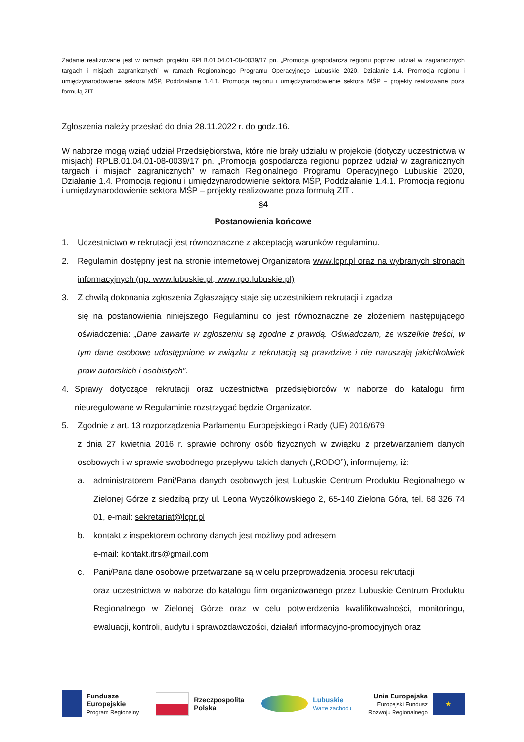Zadanie realizowane jest w ramach projektu RPLB.01.04.01-08-0039/17 pn. „Promocja gospodarcza regionu poprzez udział w zagranicznych targach i misjach zagranicznych” w ramach Regionalnego Programu Operacyjnego Lubuskie 2020, Działanie 1.4. Promocja regionu i umiędzynarodowienie sektora MŚP, Poddziałanie 1.4.1. Promocja regionu i umiędzynarodowienie sektora MŚP – projekty realizowane poza formułą ZIT
Zgłoszenia należy przesłać do dnia 28.11.2022 r. do godz.16.
W naborze mogą wziąć udział Przedsiębiorstwa, które nie brały udziału w projekcie (dotyczy uczestnictwa w misjach) RPLB.01.04.01-08-0039/17 pn. „Promocja gospodarcza regionu poprzez udział w zagranicznych targach i misjach zagranicznych” w ramach Regionalnego Programu Operacyjnego Lubuskie 2020, Działanie 1.4. Promocja regionu i umiędzynarodowienie sektora MŚP, Poddziałanie 1.4.1. Promocja regionu i umiędzynarodowienie sektora MŚP – projekty realizowane poza formułą ZIT .
§4
Postanowienia końcowe
1. Uczestnictwo w rekrutacji jest równoznaczne z akceptacją warunków regulaminu.
2. Regulamin dostępny jest na stronie internetowej Organizatora www.lcpr.pl oraz na wybranych stronach informacyjnych (np. www.lubuskie.pl, www.rpo.lubuskie.pl)
3. Z chwilą dokonania zgłoszenia Zgłaszający staje się uczestnikiem rekrutacji i zgadza
się na postanowienia niniejszego Regulaminu co jest równoznaczne ze złożeniem następującego oświadczenia: „Dane zawarte w zgłoszeniu są zgodne z prawdą. Oświadczam, że wszelkie treści, w tym dane osobowe udostępnione w związku z rekrutacją są prawdziwe i nie naruszają jakichkolwiek praw autorskich i osobistych”.
4. Sprawy dotyczące rekrutacji oraz uczestnictwa przedsiębiorców w naborze do katalogu firm nieuregulowane w Regulaminie rozstrzygać będzie Organizator.
5. Zgodnie z art. 13 rozporządzenia Parlamentu Europejskiego i Rady (UE) 2016/679
z dnia 27 kwietnia 2016 r. sprawie ochrony osób fizycznych w związku z przetwarzaniem danych osobowych i w sprawie swobodnego przepływu takich danych („RODO”), informujemy, iż:
a. administratorem Pani/Pana danych osobowych jest Lubuskie Centrum Produktu Regionalnego w Zielonej Górze z siedzibą przy ul. Leona Wyczółkowskiego 2, 65-140 Zielona Góra, tel. 68 326 74 01, e-mail: sekretariat@lcpr.pl
b. kontakt z inspektorem ochrony danych jest możliwy pod adresem
e-mail: kontakt.itrs@gmail.com
c. Pani/Pana dane osobowe przetwarzane są w celu przeprowadzenia procesu rekrutacji
oraz uczestnictwa w naborze do katalogu firm organizowanego przez Lubuskie Centrum Produktu Regionalnego w Zielonej Górze oraz w celu potwierdzenia kwalifikowalności, monitoringu, ewaluacji, kontroli, audytu i sprawozdawczości, działań informacyjno-promocyjnych oraz
Fundusze
Europejskie
Program Regionalny
Rzeczpospolita
Polska
Lubuskie
Warte zachodu
Unia Europejska
Europejski Fundusz
Rozwoju Regionalnego
★